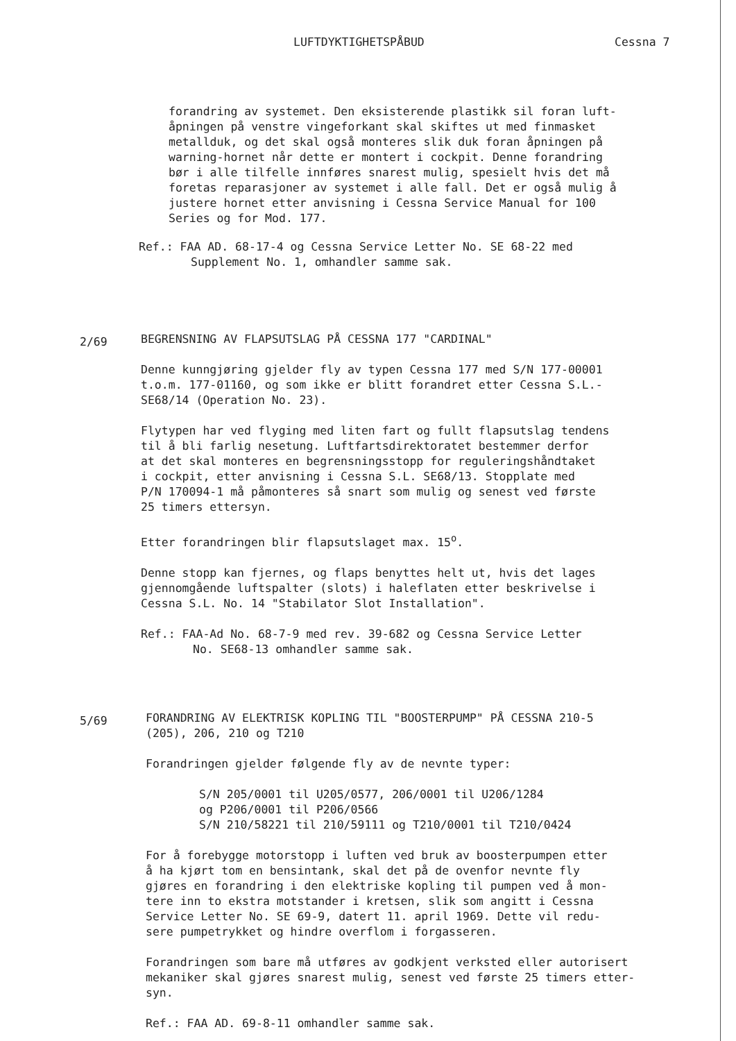LUFTDYKTIGHETSPÅBUD Cessna 7
forandring av systemet. Den eksisterende plastikk sil foran luft-
åpningen på venstre vingeforkant skal skiftes ut med finmasket
metallduk, og det skal også monteres slik duk foran åpningen på
warning-hornet når dette er montert i cockpit. Denne forandring
bør i alle tilfelle innføres snarest mulig, spesielt hvis det må
foretas reparasjoner av systemet i alle fall. Det er også mulig å
justere hornet etter anvisning i Cessna Service Manual for 100
Series og for Mod. 177.
Ref.: FAA AD. 68-17-4 og Cessna Service Letter No. SE 68-22 med
Supplement No. 1, omhandler samme sak.
2/69
BEGRENSNING AV FLAPSUTSLAG PÅ CESSNA 177 "CARDINAL"
Denne kunngjøring gjelder fly av typen Cessna 177 med S/N 177-00001
t.o.m. 177-01160, og som ikke er blitt forandret etter Cessna S.L.-
SE68/14 (Operation No. 23).
Flytypen har ved flyging med liten fart og fullt flapsutslag tendens
til å bli farlig nesetung. Luftfartsdirektoratet bestemmer derfor
at det skal monteres en begrensningsstopp for reguleringshåndtaket
i cockpit, etter anvisning i Cessna S.L. SE68/13. Stopplate med
P/N 170094-1 må påmonteres så snart som mulig og senest ved første
25 timers ettersyn.
Etter forandringen blir flapsutslaget max. 15<sup>o</sup>.
Denne stopp kan fjernes, og flaps benyttes helt ut, hvis det lages
gjennomgående luftspalter (slots) i haleflaten etter beskrivelse i
Cessna S.L. No. 14 "Stabilator Slot Installation".
Ref.: FAA-Ad No. 68-7-9 med rev. 39-682 og Cessna Service Letter
No. SE68-13 omhandler samme sak.
5/69
FORANDRING AV ELEKTRISK KOPLING TIL "BOOSTERPUMP" PÅ CESSNA 210-5
(205), 206, 210 og T210
Forandringen gjelder følgende fly av de nevnte typer:
S/N 205/0001 til U205/0577, 206/0001 til U206/1284
og P206/0001 til P206/0566
S/N 210/58221 til 210/59111 og T210/0001 til T210/0424
For å forebygge motorstopp i luften ved bruk av boosterpumpen etter
å ha kjørt tom en bensintank, skal det på de ovenfor nevnte fly
gjøres en forandring i den elektriske kopling til pumpen ved å mon-
tere inn to ekstra motstander i kretsen, slik som angitt i Cessna
Service Letter No. SE 69-9, datert 11. april 1969. Dette vil redu-
sere pumpetrykket og hindre overflom i forgasseren.
Forandringen som bare må utføres av godkjent verksted eller autorisert
mekaniker skal gjøres snarest mulig, senest ved første 25 timers etter-
syn.
Ref.: FAA AD. 69-8-11 omhandler samme sak.